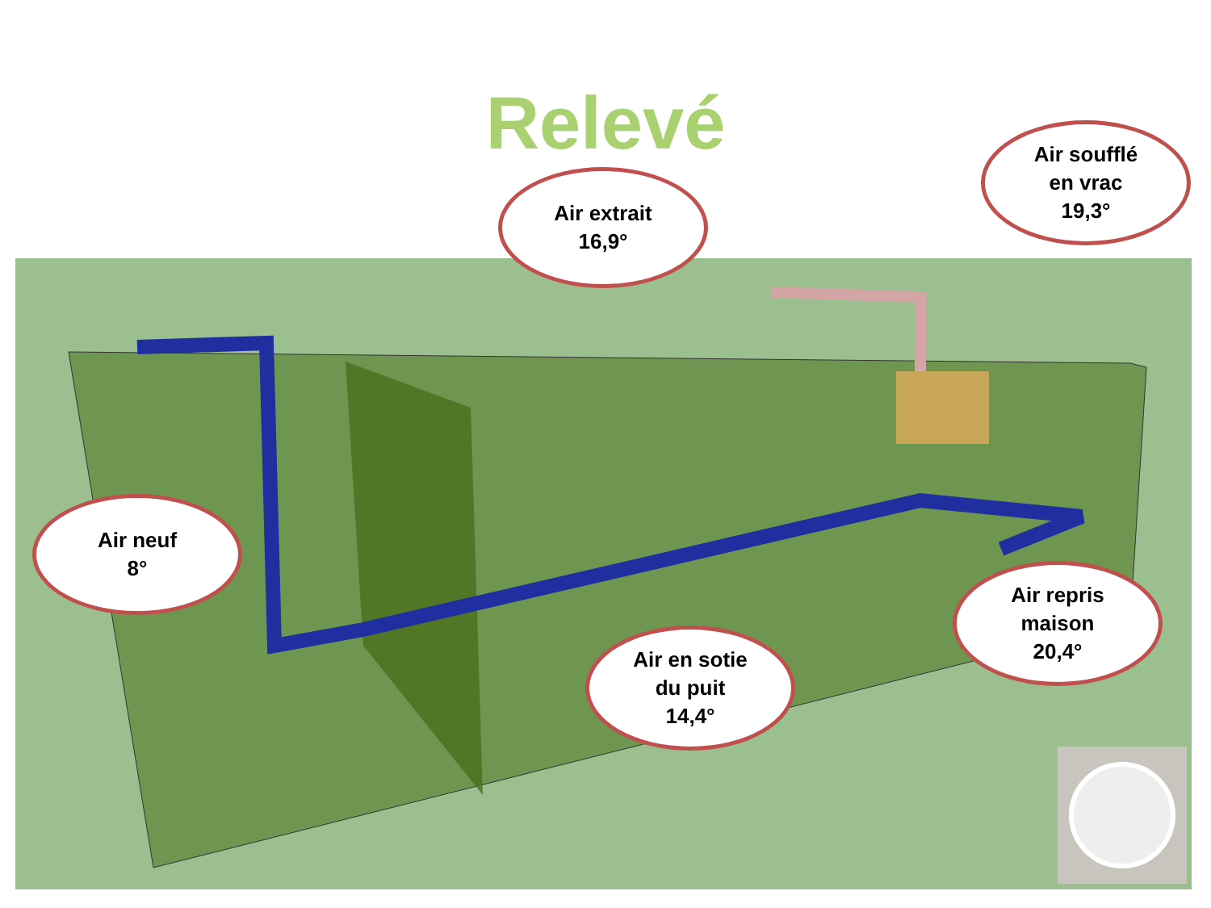Relevé
Air neuf
8°
Air extrait
16,9°
Air soufflé
en vrac
19,3°
Air en sotie
du puit
14,4°
Air repris
maison
20,4°